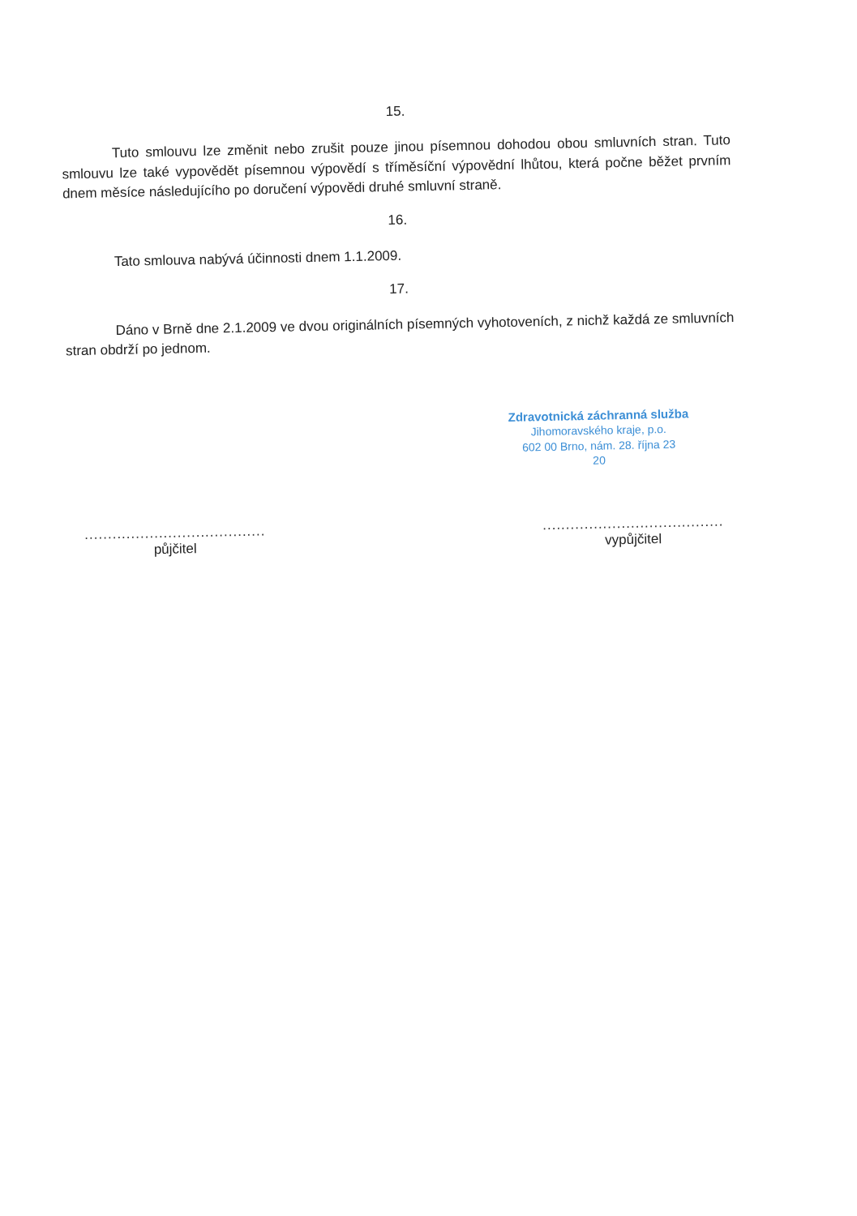15.
Tuto smlouvu lze změnit nebo zrušit pouze jinou písemnou dohodou obou smluvních stran. Tuto smlouvu lze také vypovědět písemnou výpovědí s tříměsíční výpovědní lhůtou, která počne běžet prvním dnem měsíce následujícího po doručení výpovědi druhé smluvní straně.
16.
Tato smlouva nabývá účinnosti dnem 1.1.2009.
17.
Dáno v Brně dne 2.1.2009 ve dvou originálních písemných vyhotoveních, z nichž každá ze smluvních stran obdrží po jednom.
Zdravotnická záchranná služba
Jihomoravského kraje, p.o.
602 00 Brno, nám. 28. října 23
20
.......................................
půjčitel
.......................................
vypůjčitel